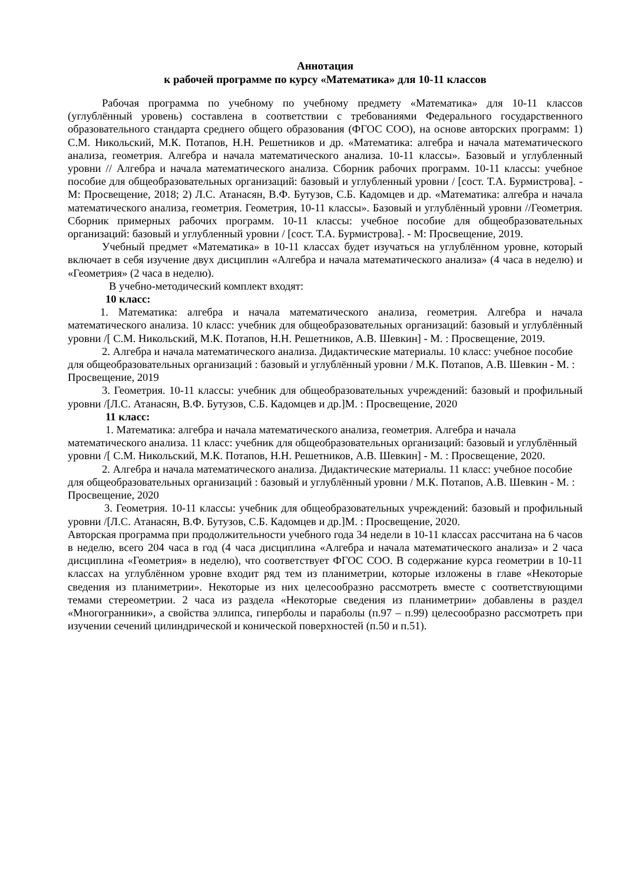Аннотация
к рабочей программе по курсу «Математика» для 10-11 классов
Рабочая программа по учебному по учебному предмету «Математика» для 10-11 классов (углублённый уровень) составлена в соответствии с требованиями Федерального государственного образовательного стандарта среднего общего образования (ФГОС СОО), на основе авторских программ: 1) С.М. Никольский, М.К. Потапов, Н.Н. Решетников и др. «Математика: алгебра и начала математического анализа, геометрия. Алгебра и начала математического анализа. 10-11 классы». Базовый и углубленный уровни // Алгебра и начала математического анализа. Сборник рабочих программ. 10-11 классы: учебное пособие для общеобразовательных организаций: базовый и углубленный уровни / [сост. Т.А. Бурмистрова]. - М: Просвещение, 2018; 2) Л.С. Атанасян, В.Ф. Бутузов, С.Б. Кадомцев и др. «Математика: алгебра и начала математического анализа, геометрия. Геометрия, 10-11 классы». Базовый и углублённый уровни //Геометрия. Сборник примерных рабочих программ. 10-11 классы: учебное пособие для общеобразовательных организаций: базовый и углубленный уровни / [сост. Т.А. Бурмистрова]. - М: Просвещение, 2019.
Учебный предмет «Математика» в 10-11 классах будет изучаться на углублённом уровне, который включает в себя изучение двух дисциплин «Алгебра и начала математического анализа» (4 часа в неделю) и «Геометрия» (2 часа в неделю).
В учебно-методический комплект входят:
10 класс:
1. Математика: алгебра и начала математического анализа, геометрия. Алгебра и начала математического анализа. 10 класс: учебник для общеобразовательных организаций: базовый и углублённый уровни /[ С.М. Никольский, М.К. Потапов, Н.Н. Решетников, А.В. Шевкин] - М. : Просвещение, 2019.
2. Алгебра и начала математического анализа. Дидактические материалы. 10 класс: учебное пособие для общеобразовательных организаций : базовый и углублённый уровни / М.К. Потапов, А.В. Шевкин - М. : Просвещение, 2019
3. Геометрия. 10-11 классы: учебник для общеобразовательных учреждений: базовый и профильный уровни /[Л.С. Атанасян, В.Ф. Бутузов, С.Б. Кадомцев и др.]М. : Просвещение, 2020
11 класс:
1. Математика: алгебра и начала математического анализа, геометрия. Алгебра и начала математического анализа. 11 класс: учебник для общеобразовательных организаций: базовый и углублённый уровни /[ С.М. Никольский, М.К. Потапов, Н.Н. Решетников, А.В. Шевкин] - М. : Просвещение, 2020.
2. Алгебра и начала математического анализа. Дидактические материалы. 11 класс: учебное пособие для общеобразовательных организаций : базовый и углублённый уровни / М.К. Потапов, А.В. Шевкин - М. : Просвещение, 2020
3. Геометрия. 10-11 классы: учебник для общеобразовательных учреждений: базовый и профильный уровни /[Л.С. Атанасян, В.Ф. Бутузов, С.Б. Кадомцев и др.]М. : Просвещение, 2020.
Авторская программа при продолжительности учебного года 34 недели в 10-11 классах рассчитана на 6 часов в неделю, всего 204 часа в год (4 часа дисциплина «Алгебра и начала математического анализа» и 2 часа дисциплина «Геометрия» в неделю), что соответствует ФГОС СОО. В содержание курса геометрии в 10-11 классах на углублённом уровне входит ряд тем из планиметрии, которые изложены в главе «Некоторые сведения из планиметрии». Некоторые из них целесообразно рассмотреть вместе с соответствующими темами стереометрии. 2 часа из раздела «Некоторые сведения из планиметрии» добавлены в раздел «Многогранники», а свойства эллипса, гиперболы и параболы (п.97 – п.99) целесообразно рассмотреть при изучении сечений цилиндрической и конической поверхностей (п.50 и п.51).